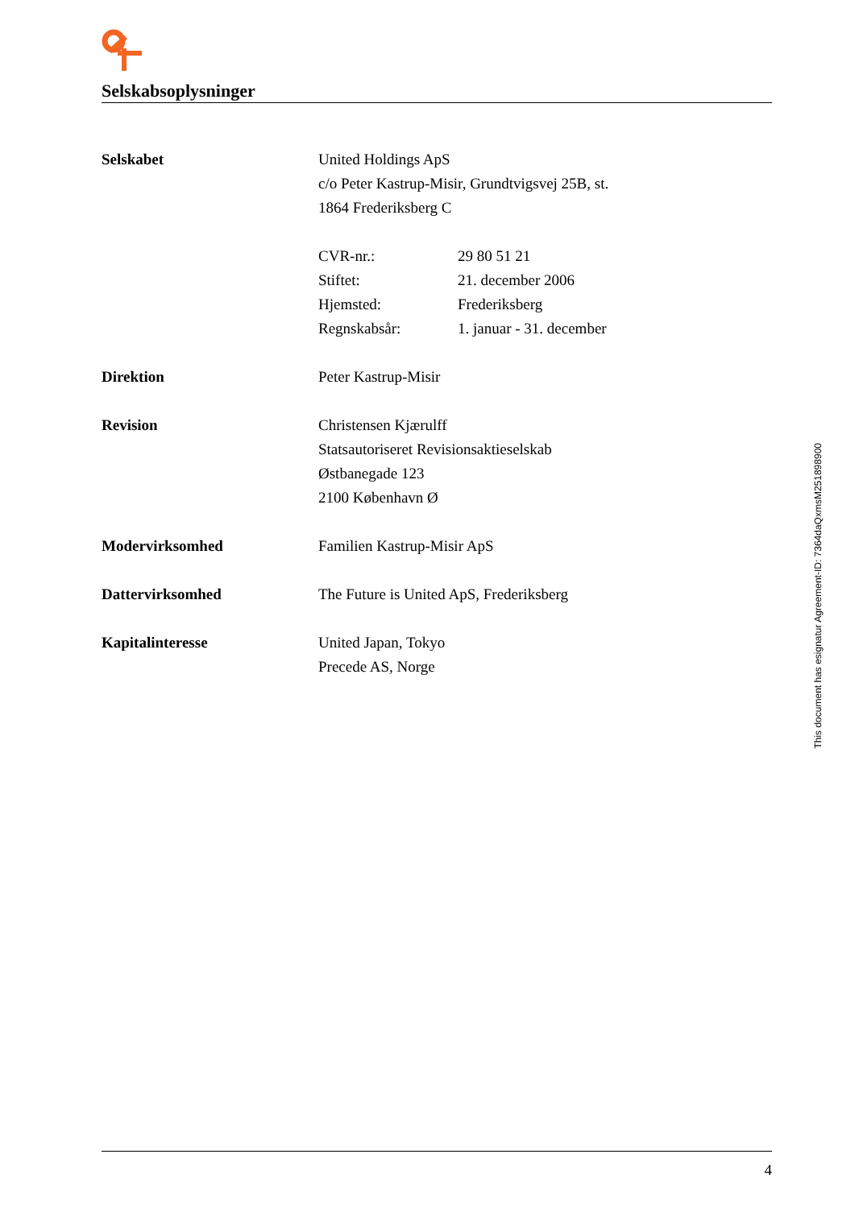Selskabsoplysninger
| Selskabet | United Holdings ApS c/o Peter Kastrup-Misir, Grundtvigsvej 25B, st. 1864 Frederiksberg C |
| | / CVR-nr.: / 29 80 51 21 / / Stiftet: / 21. december 2006 / / Hjemsted: / Frederiksberg / / Regnskabsår: / 1. januar - 31. december / |
| Direktion | Peter Kastrup-Misir |
| Revision | Christensen Kjærulff Statsautoriseret Revisionsaktieselskab Østbanegade 123 2100 København Ø |
| Modervirksomhed | Familien Kastrup-Misir ApS |
| Dattervirksomhed | The Future is United ApS, Frederiksberg |
| Kapitalinteresse | United Japan, Tokyo Precede AS, Norge |
This document has esignatur Agreement-ID: 7364daQxmsM251898900
4